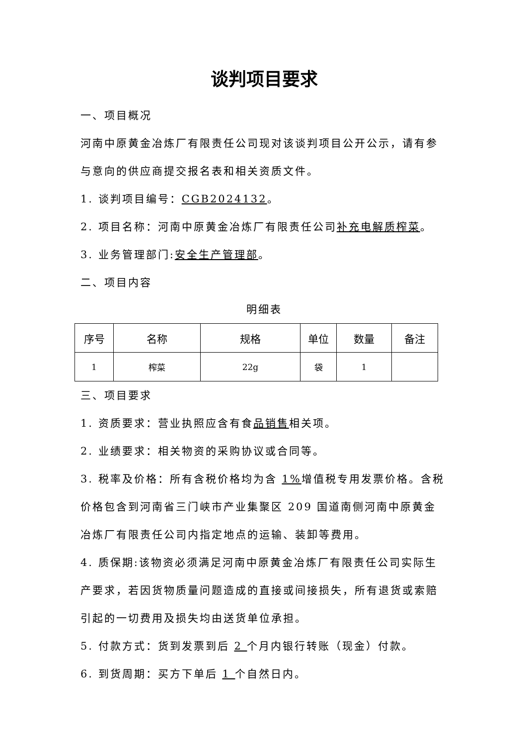谈判项目要求
一、项目概况
河南中原黄金冶炼厂有限责任公司现对该谈判项目公开公示，请有参与意向的供应商提交报名表和相关资质文件。
1. 谈判项目编号：CGB2024132。
2. 项目名称：河南中原黄金冶炼厂有限责任公司补充电解质榨菜。
3. 业务管理部门:安全生产管理部。
二、项目内容
明细表
| 序号 | 名称 | 规格 | 单位 | 数量 | 备注 |
| --- | --- | --- | --- | --- | --- |
| 1 | 榨菜 | 22g | 袋 | 1 | |
三、项目要求
1. 资质要求：营业执照应含有食品销售相关项。
2. 业绩要求：相关物资的采购协议或合同等。
3. 税率及价格：所有含税价格均为含 1% 增值税专用发票价格。含税价格包含到河南省三门峡市产业集聚区 209 国道南侧河南中原黄金冶炼厂有限责任公司内指定地点的运输、装卸等费用。
4. 质保期:该物资必须满足河南中原黄金冶炼厂有限责任公司实际生产要求，若因货物质量问题造成的直接或间接损失，所有退货或索赔引起的一切费用及损失均由送货单位承担。
5. 付款方式：货到发票到后 2 个月内银行转账（现金）付款。
6. 到货周期：买方下单后 1 个自然日内。